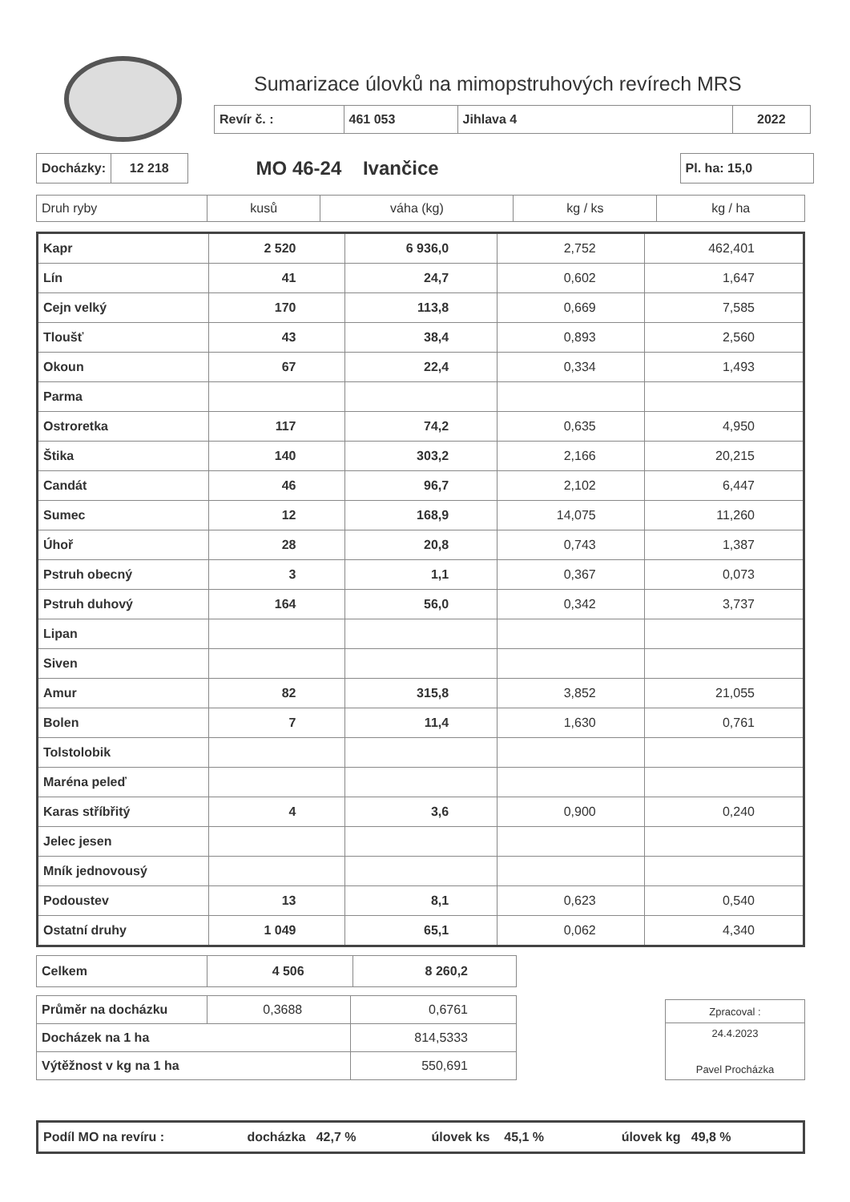Sumarizace úlovků na mimopstruhových revírech MRS
| Revír č. : | 461 053 | Jihlava 4 | 2022 |
| Docházky: | 12 218 |
MO 46-24 Ivančice
| Pl. ha: 15,0 |
| Druh ryby | kusů | váha (kg) | kg / ks | kg / ha |
| Kapr | 2 520 | 6 936,0 | 2,752 | 462,401 |
| Lín | 41 | 24,7 | 0,602 | 1,647 |
| Cejn velký | 170 | 113,8 | 0,669 | 7,585 |
| Tloušť | 43 | 38,4 | 0,893 | 2,560 |
| Okoun | 67 | 22,4 | 0,334 | 1,493 |
| Parma | | | | |
| Ostroretka | 117 | 74,2 | 0,635 | 4,950 |
| Štika | 140 | 303,2 | 2,166 | 20,215 |
| Candát | 46 | 96,7 | 2,102 | 6,447 |
| Sumec | 12 | 168,9 | 14,075 | 11,260 |
| Úhoř | 28 | 20,8 | 0,743 | 1,387 |
| Pstruh obecný | 3 | 1,1 | 0,367 | 0,073 |
| Pstruh duhový | 164 | 56,0 | 0,342 | 3,737 |
| Lipan | | | | |
| Siven | | | | |
| Amur | 82 | 315,8 | 3,852 | 21,055 |
| Bolen | 7 | 11,4 | 1,630 | 0,761 |
| Tolstolobik | | | | |
| Maréna peleď | | | | |
| Karas stříbřitý | 4 | 3,6 | 0,900 | 0,240 |
| Jelec jesen | | | | |
| Mník jednovousý | | | | |
| Podoustev | 13 | 8,1 | 0,623 | 0,540 |
| Ostatní druhy | 1 049 | 65,1 | 0,062 | 4,340 |
| Celkem | 4 506 | 8 260,2 |
| Průměr na docházku | 0,3688 | 0,6761 |
| Docházek na 1 ha | | 814,5333 |
| Výtěžnost v kg na 1 ha | | 550,691 |
| Zpracoval : |
| 24.4.2023 Pavel Procházka |
| Podíl MO na revíru : | docházka 42,7 % | úlovek ks 45,1 % | úlovek kg 49,8 % |